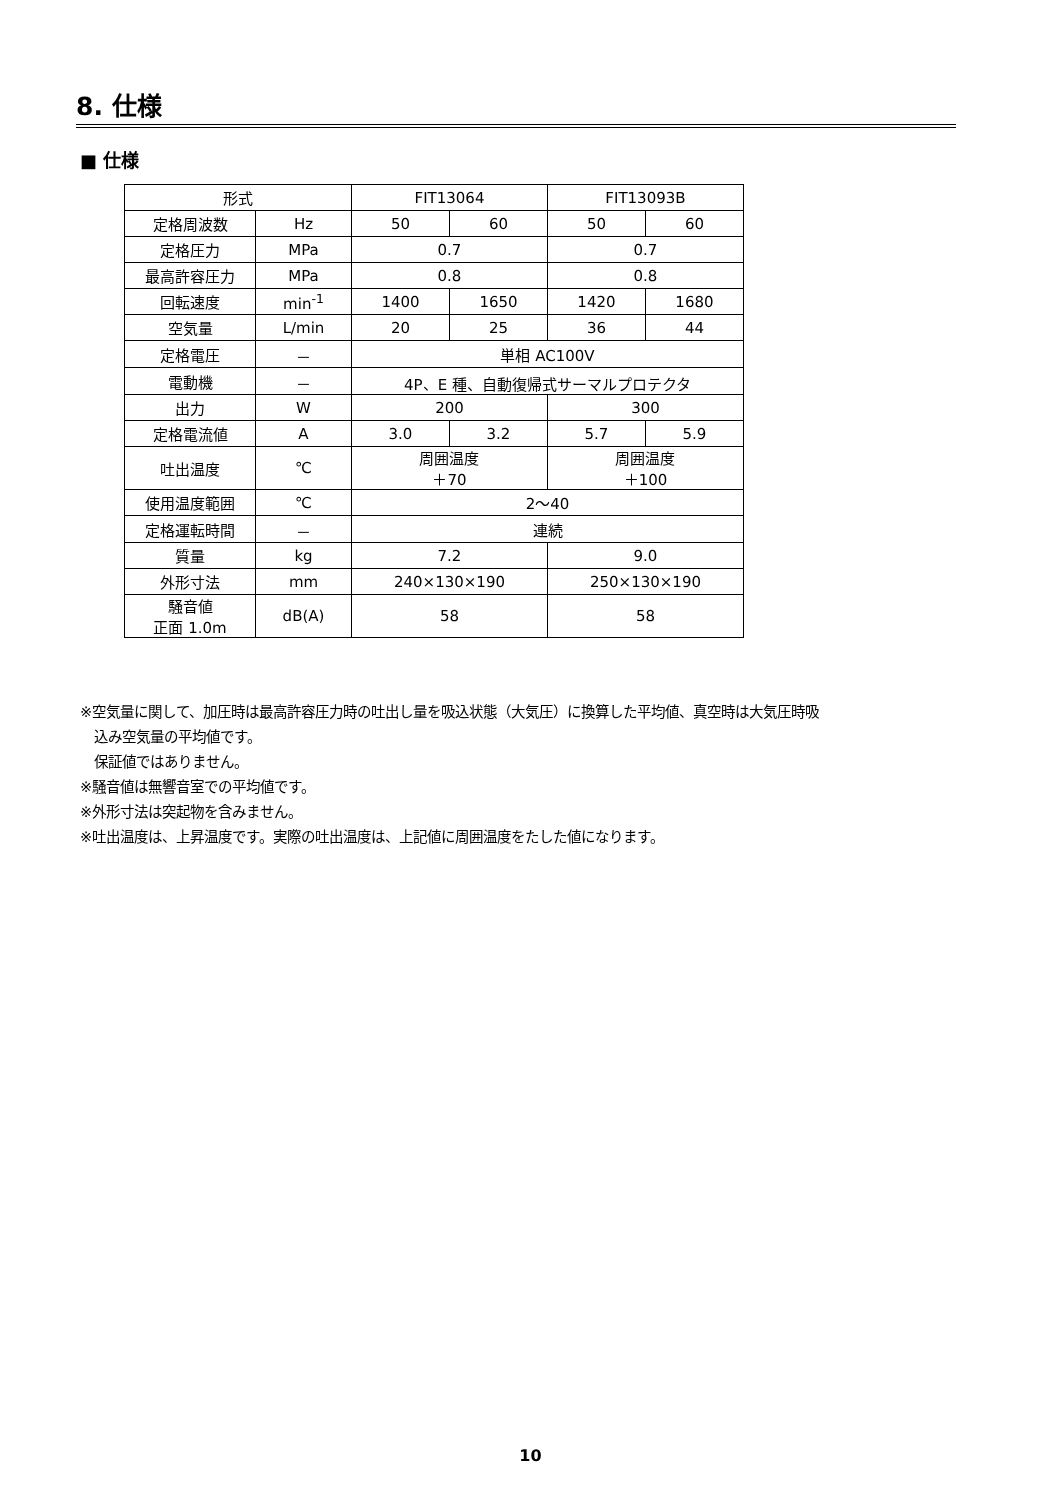8. 仕様
■ 仕様
| 形式 | | FIT13064 | | FIT13093B | |
| 定格周波数 | Hz | 50 | 60 | 50 | 60 |
| 定格圧力 | MPa | 0.7 | | 0.7 | |
| 最高許容圧力 | MPa | 0.8 | | 0.8 | |
| 回転速度 | min<sup>-1</sup> | 1400 | 1650 | 1420 | 1680 |
| 空気量 | L/min | 20 | 25 | 36 | 44 |
| 定格電圧 | － | 単相 AC100V | | | |
| 電動機 | － | 4P、E 種、自動復帰式サーマルプロテクタ | | | |
| 出力 | W | 200 | | 300 | |
| 定格電流値 | A | 3.0 | 3.2 | 5.7 | 5.9 |
| 吐出温度 | ℃ | 周囲温度 ＋70 | | 周囲温度 ＋100 | |
| 使用温度範囲 | ℃ | 2～40 | | | |
| 定格運転時間 | － | 連続 | | | |
| 質量 | kg | 7.2 | | 9.0 | |
| 外形寸法 | mm | 240×130×190 | | 250×130×190 | |
| 騒音値 正面 1.0m | dB(A) | 58 | | 58 | |
※空気量に関して、加圧時は最高許容圧力時の吐出し量を吸込状態（大気圧）に換算した平均値、真空時は大気圧時吸
込み空気量の平均値です。
保証値ではありません。
※騒音値は無響音室での平均値です。
※外形寸法は突起物を含みません。
※吐出温度は、上昇温度です。実際の吐出温度は、上記値に周囲温度をたした値になります。
10